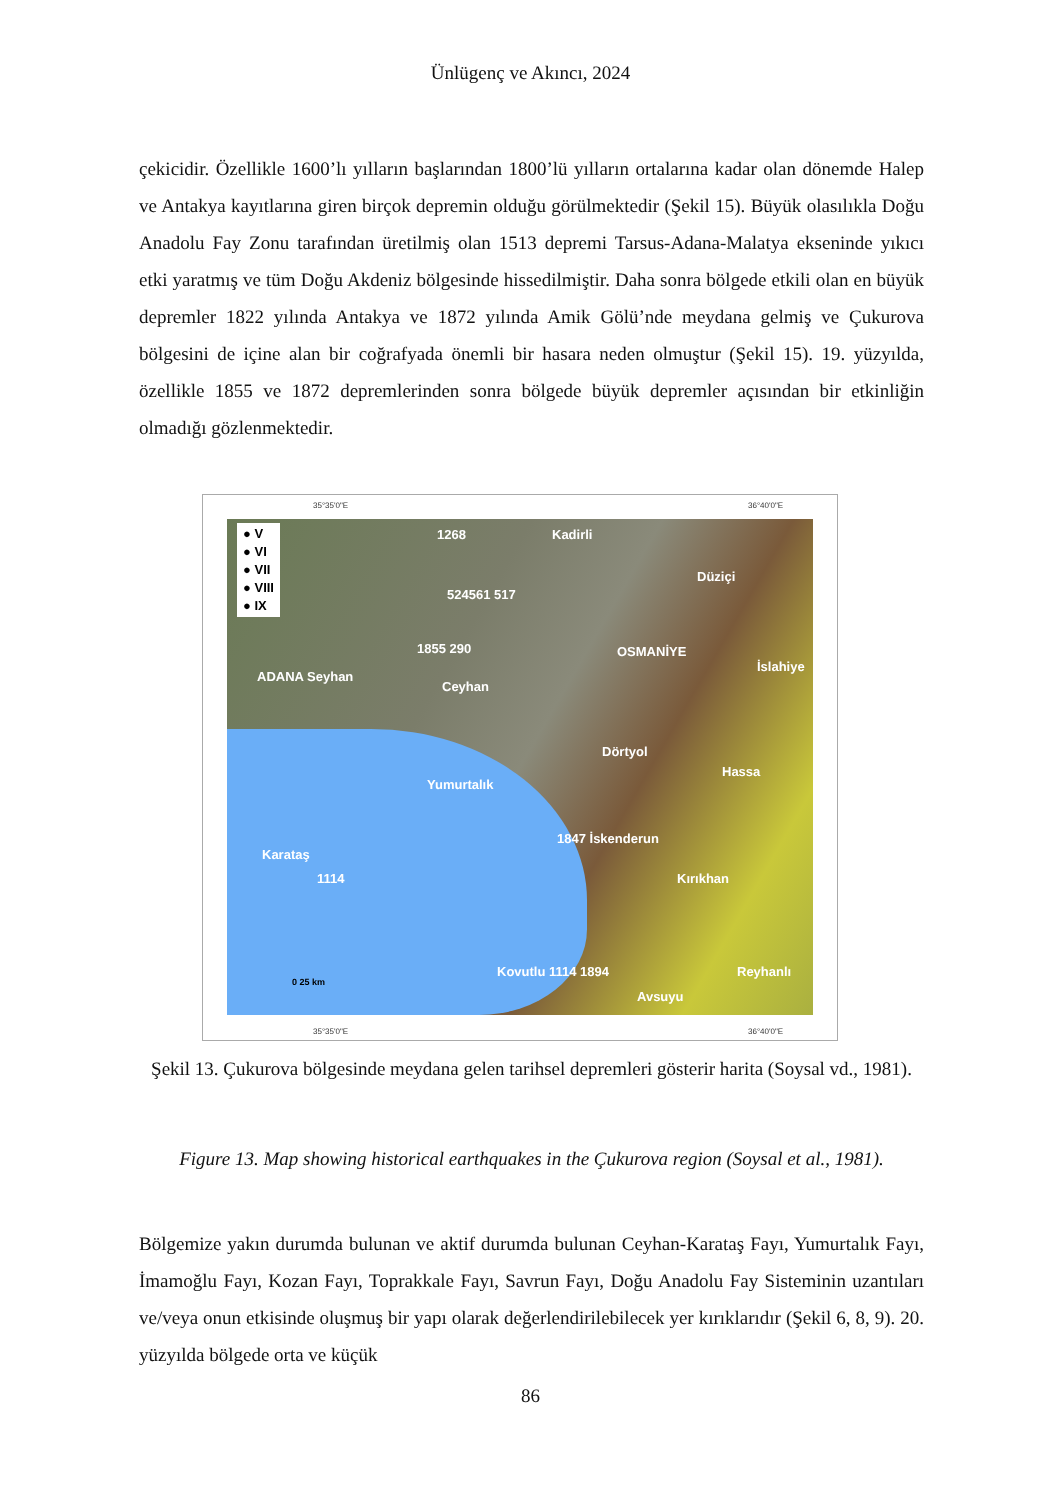Ünlügenç ve Akıncı, 2024
çekicidir. Özellikle 1600’lı yılların başlarından 1800’lü yılların ortalarına kadar olan dönemde Halep ve Antakya kayıtlarına giren birçok depremin olduğu görülmektedir (Şekil 15). Büyük olasılıkla Doğu Anadolu Fay Zonu tarafından üretilmiş olan 1513 depremi Tarsus-Adana-Malatya ekseninde yıkıcı etki yaratmış ve tüm Doğu Akdeniz bölgesinde hissedilmiştir. Daha sonra bölgede etkili olan en büyük depremler 1822 yılında Antakya ve 1872 yılında Amik Gölü’nde meydana gelmiş ve Çukurova bölgesini de içine alan bir coğrafyada önemli bir hasara neden olmuştur (Şekil 15). 19. yüzyılda, özellikle 1855 ve 1872 depremlerinden sonra bölgede büyük depremler açısından bir etkinliğin olmadığı gözlenmektedir.
35°35'0"E 36°40'0"E
● V
● VI
● VII
● VIII
● IX
1268
524561 517
1855 290
ADANA Seyhan
Ceyhan
Kadirli
Düziçi
OSMANİYE
İslahiye
Dörtyol
Hassa
Yumurtalık
1847 İskenderun
Karataş
1114 Kırıkhan
Kovutlu 1114 1894 Reyhanlı
Avsuyu
0 25 km
35°35'0"E 36°40'0"E
Şekil 13. Çukurova bölgesinde meydana gelen tarihsel depremleri gösterir harita (Soysal vd., 1981).
Figure 13. Map showing historical earthquakes in the Çukurova region (Soysal et al., 1981).
Bölgemize yakın durumda bulunan ve aktif durumda bulunan Ceyhan-Karataş Fayı, Yumurtalık Fayı, İmamoğlu Fayı, Kozan Fayı, Toprakkale Fayı, Savrun Fayı, Doğu Anadolu Fay Sisteminin uzantıları ve/veya onun etkisinde oluşmuş bir yapı olarak değerlendirilebilecek yer kırıklarıdır (Şekil 6, 8, 9). 20. yüzyılda bölgede orta ve küçük
86